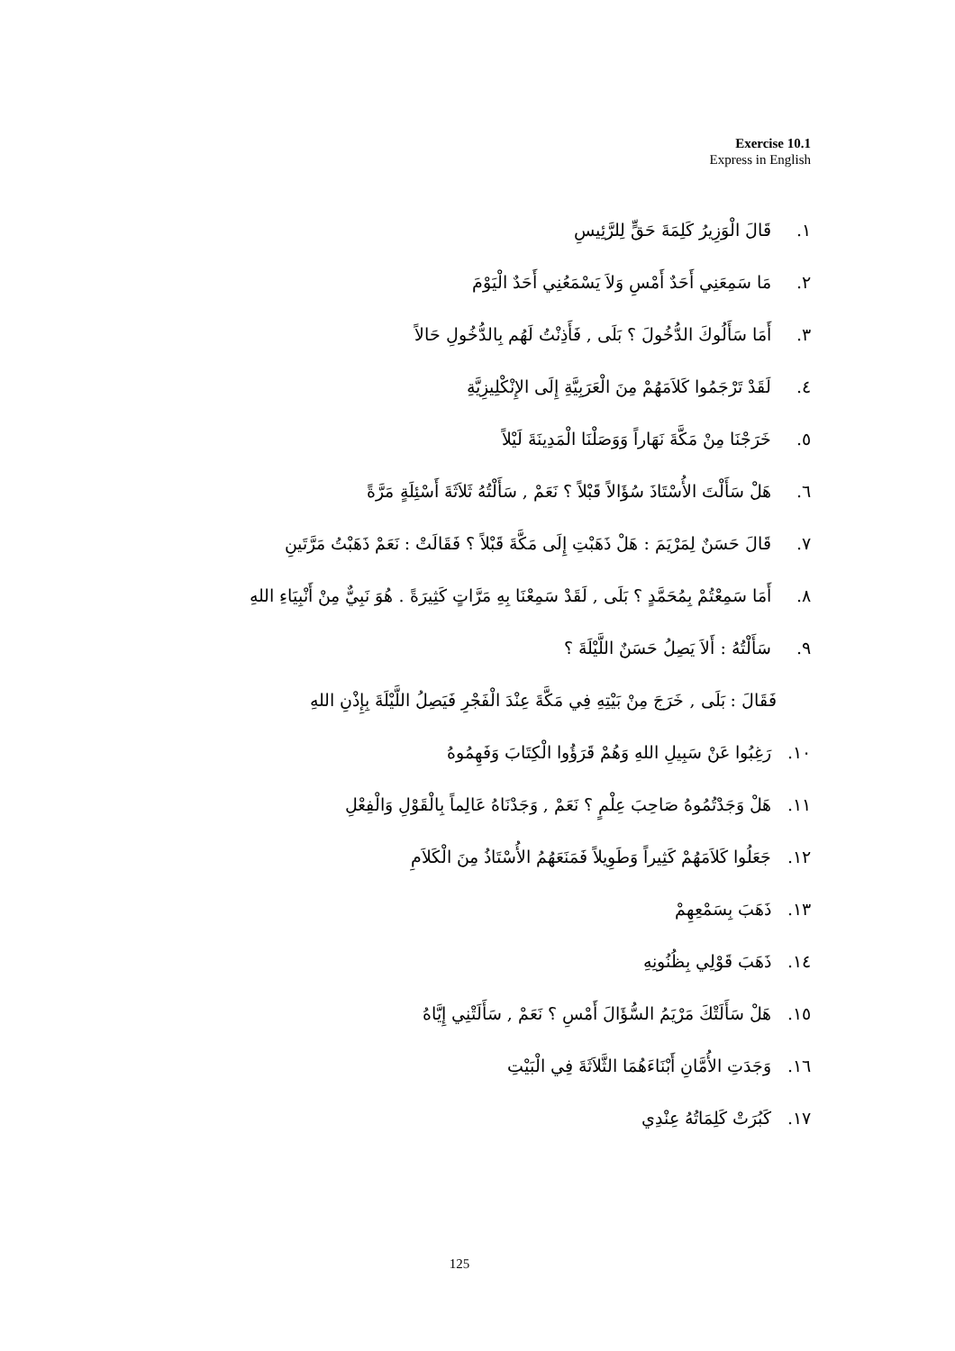Exercise 10.1
Express in English
١. قَالَ الْوَزِيرُ كَلِمَةَ حَقٍّ لِلرَّئِيسِ
٢. مَا سَمِعَنِي أَحَدٌ أَمْسِ وَلاَ يَسْمَعُنِي أَحَدٌ الْيَوْمَ
٣. أَمَا سَأَلُوكَ الدُّخُولَ ؟ بَلَى , فَأَذِنْتُ لَهُم بِالدُّخُولِ حَالاً
٤. لَقَدْ تَرْجَمُوا كَلاَمَهُمْ مِنَ الْعَرَبِيَّةِ إِلَى الإِنْكْلِيزِيَّةِ
٥. خَرَجْنَا مِنْ مَكَّةَ نَهَاراً وَوَصَلْنَا الْمَدِينَةَ لَيْلاً
٦. هَلْ سَأَلْتَ الأُسْتَاذَ سُؤَالاً قَبْلاً ؟ نَعَمْ , سَأَلْتُهُ ثَلاَثَةَ أَسْئِلَةٍ مَرَّةً
٧. قَالَ حَسَنٌ لِمَرْيَمَ : هَلْ ذَهَبْتِ إِلَى مَكَّةَ قَبْلاً ؟ فَقَالَتْ : نَعَمْ ذَهَبْتُ مَرَّتَينِ
٨. أَمَا سَمِعْتُمْ بِمُحَمَّدٍ ؟ بَلَى , لَقَدْ سَمِعْنَا بِهِ مَرَّاتٍ كَثِيرَةً . هُوَ نَبِيٌّ مِنْ أَنْبِيَاءِ اللهِ
٩. سَأَلْتُهُ : أَلاَ يَصِلُ حَسَنٌ اللَّيْلَةَ ؟
فَقَالَ : بَلَى , خَرَجَ مِنْ بَيْتِهِ فِي مَكَّةَ عِنْدَ الْفَجْرِ فَيَصِلُ اللَّيْلَةَ بِإِذْنِ اللهِ
١٠. رَغِبُوا عَنْ سَبِيلِ اللهِ وَهُمْ قَرَؤُوا الْكِتَابَ وَفَهِمُوهُ
١١. هَلْ وَجَدْتُمُوهُ صَاحِبَ عِلْمٍ ؟ نَعَمْ , وَجَدْنَاهُ عَالِماً بِالْقَوْلِ وَالْفِعْلِ
١٢. جَعَلُوا كَلاَمَهُمْ كَثِيراً وَطَوِيلاً فَمَنَعَهُمُ الأُسْتَاذُ مِنَ الْكَلاَمِ
١٣. ذَهَبَ بِسَمْعِهِمْ
١٤. ذَهَبَ قَوْلِي بِظُنُونِهِ
١٥. هَلْ سَأَلَتْكَ مَرْيَمُ السُّؤَالَ أَمْسِ ؟ نَعَمْ , سَأَلَتْنِي إِيَّاهُ
١٦. وَجَدَتِ الأُمَّانِ أَبْنَاءَهُمَا الثَّلاَثَةَ فِي الْبَيْتِ
١٧. كَبُرَتْ كَلِمَاتُهُ عِنْدِي
125